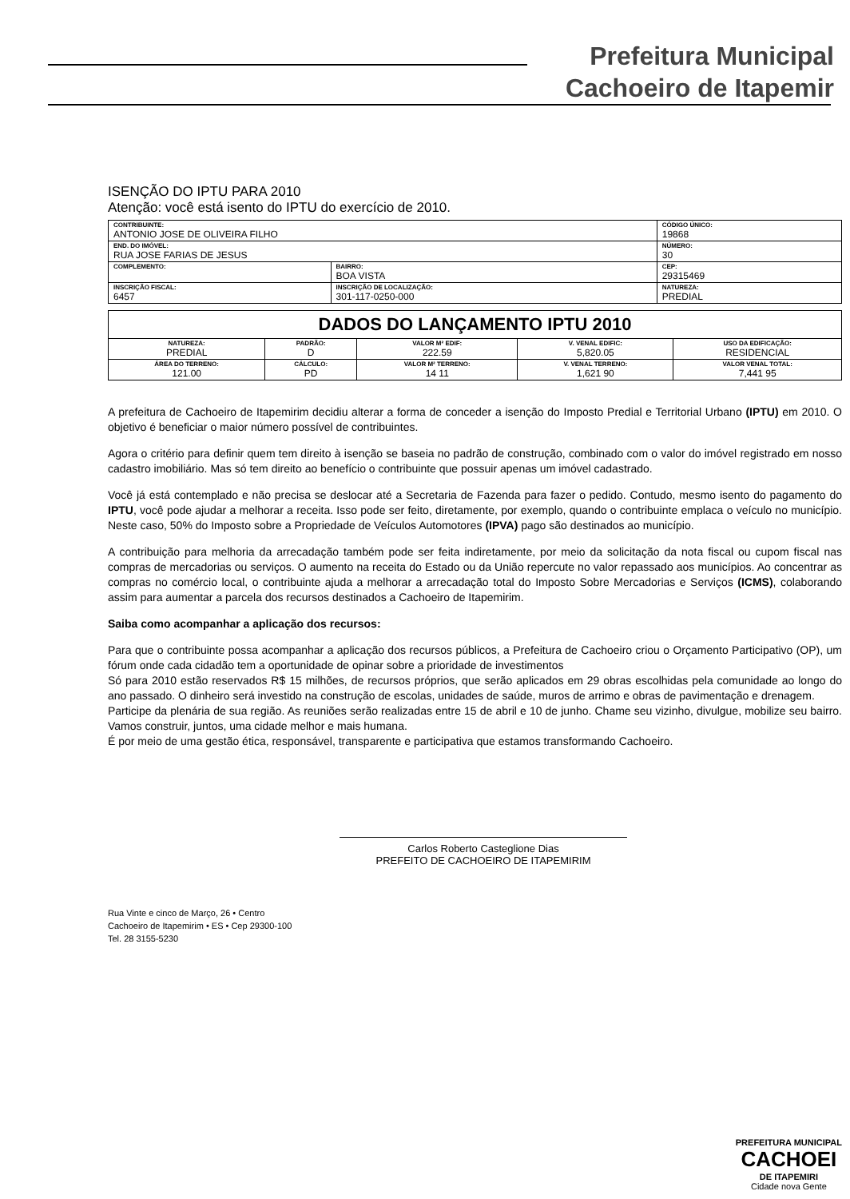Prefeitura Municipal
Cachoeiro de Itapemir
ISENÇÃO DO IPTU PARA 2010
Atenção: você está isento do IPTU do exercício de 2010.
| CONTRIBUINTE: ANTONIO JOSE DE OLIVEIRA FILHO | | | CÓDIGO ÚNICO: 19868 |
| END. DO IMÓVEL: RUA JOSE FARIAS DE JESUS | | | NÚMERO: 30 |
| COMPLEMENTO: | BAIRRO: BOA VISTA | CEP: 29315469 | |
| INSCRIÇÃO FISCAL: 6457 | INSCRIÇÃO DE LOCALIZAÇÃO: 301-117-0250-000 | NATUREZA: PREDIAL | |
| DADOS DO LANÇAMENTO IPTU 2010 | | | | |
| NATUREZA: PREDIAL | PADRÃO: D | VALOR M² EDIF: 222.59 | V. VENAL EDIFIC: 5,820.05 | USO DA EDIFICAÇÃO: RESIDENCIAL |
| ÁREA DO TERRENO: 121.00 | CÁLCULO: PD | VALOR M² TERRENO: 14 11 | V. VENAL TERRENO: 1,621 90 | VALOR VENAL TOTAL: 7,441 95 |
A prefeitura de Cachoeiro de Itapemirim decidiu alterar a forma de conceder a isenção do Imposto Predial e Territorial Urbano (IPTU) em 2010. O objetivo é beneficiar o maior número possível de contribuintes.
Agora o critério para definir quem tem direito à isenção se baseia no padrão de construção, combinado com o valor do imóvel registrado em nosso cadastro imobiliário. Mas só tem direito ao benefício o contribuinte que possuir apenas um imóvel cadastrado.
Você já está contemplado e não precisa se deslocar até a Secretaria de Fazenda para fazer o pedido. Contudo, mesmo isento do pagamento do IPTU, você pode ajudar a melhorar a receita. Isso pode ser feito, diretamente, por exemplo, quando o contribuinte emplaca o veículo no município. Neste caso, 50% do Imposto sobre a Propriedade de Veículos Automotores (IPVA) pago são destinados ao município.
A contribuição para melhoria da arrecadação também pode ser feita indiretamente, por meio da solicitação da nota fiscal ou cupom fiscal nas compras de mercadorias ou serviços. O aumento na receita do Estado ou da União repercute no valor repassado aos municípios. Ao concentrar as compras no comércio local, o contribuinte ajuda a melhorar a arrecadação total do Imposto Sobre Mercadorias e Serviços (ICMS), colaborando assim para aumentar a parcela dos recursos destinados a Cachoeiro de Itapemirim.
Saiba como acompanhar a aplicação dos recursos:
Para que o contribuinte possa acompanhar a aplicação dos recursos públicos, a Prefeitura de Cachoeiro criou o Orçamento Participativo (OP), um fórum onde cada cidadão tem a oportunidade de opinar sobre a prioridade de investimentos
Só para 2010 estão reservados R$ 15 milhões, de recursos próprios, que serão aplicados em 29 obras escolhidas pela comunidade ao longo do ano passado. O dinheiro será investido na construção de escolas, unidades de saúde, muros de arrimo e obras de pavimentação e drenagem.
Participe da plenária de sua região. As reuniões serão realizadas entre 15 de abril e 10 de junho. Chame seu vizinho, divulgue, mobilize seu bairro. Vamos construir, juntos, uma cidade melhor e mais humana.
É por meio de uma gestão ética, responsável, transparente e participativa que estamos transformando Cachoeiro.
Carlos Roberto Casteglione Dias
PREFEITO DE CACHOEIRO DE ITAPEMIRIM
Rua Vinte e cinco de Março, 26 • Centro
Cachoeiro de Itapemirim • ES • Cep 29300-100
Tel. 28 3155-5230
PREFEITURA MUNICIPAL
CACHOEI
DE ITAPEMIRI
Cidade nova Gente